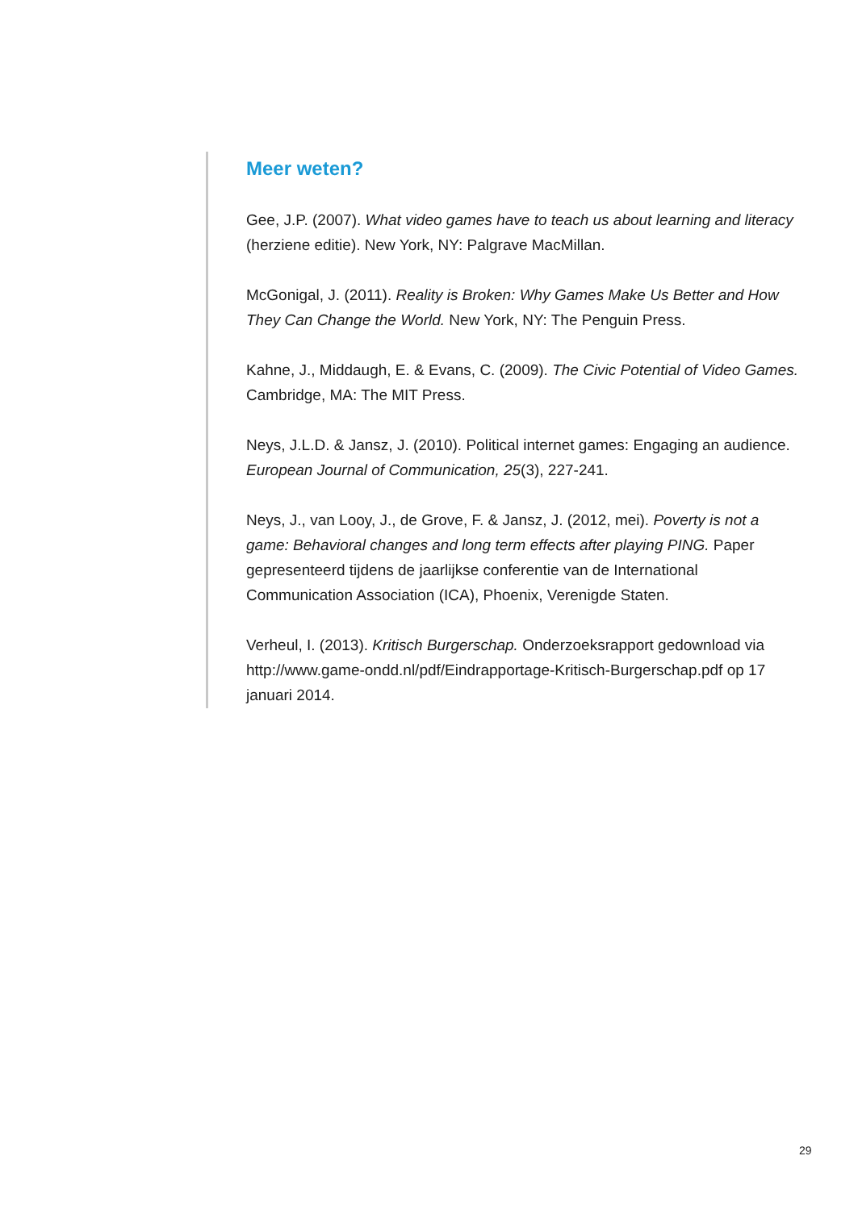Meer weten?
Gee, J.P. (2007). What video games have to teach us about learning and literacy (herziene editie). New York, NY: Palgrave MacMillan.
McGonigal, J. (2011). Reality is Broken: Why Games Make Us Better and How They Can Change the World. New York, NY: The Penguin Press.
Kahne, J., Middaugh, E. & Evans, C. (2009). The Civic Potential of Video Games. Cambridge, MA: The MIT Press.
Neys, J.L.D. & Jansz, J. (2010). Political internet games: Engaging an audience. European Journal of Communication, 25(3), 227-241.
Neys, J., van Looy, J., de Grove, F. & Jansz, J. (2012, mei). Poverty is not a game: Behavioral changes and long term effects after playing PING. Paper gepresenteerd tijdens de jaarlijkse conferentie van de International Communication Association (ICA), Phoenix, Verenigde Staten.
Verheul, I. (2013). Kritisch Burgerschap. Onderzoeksrapport gedownload via http://www.game-ondd.nl/pdf/Eindrapportage-Kritisch-Burgerschap.pdf op 17 januari 2014.
29